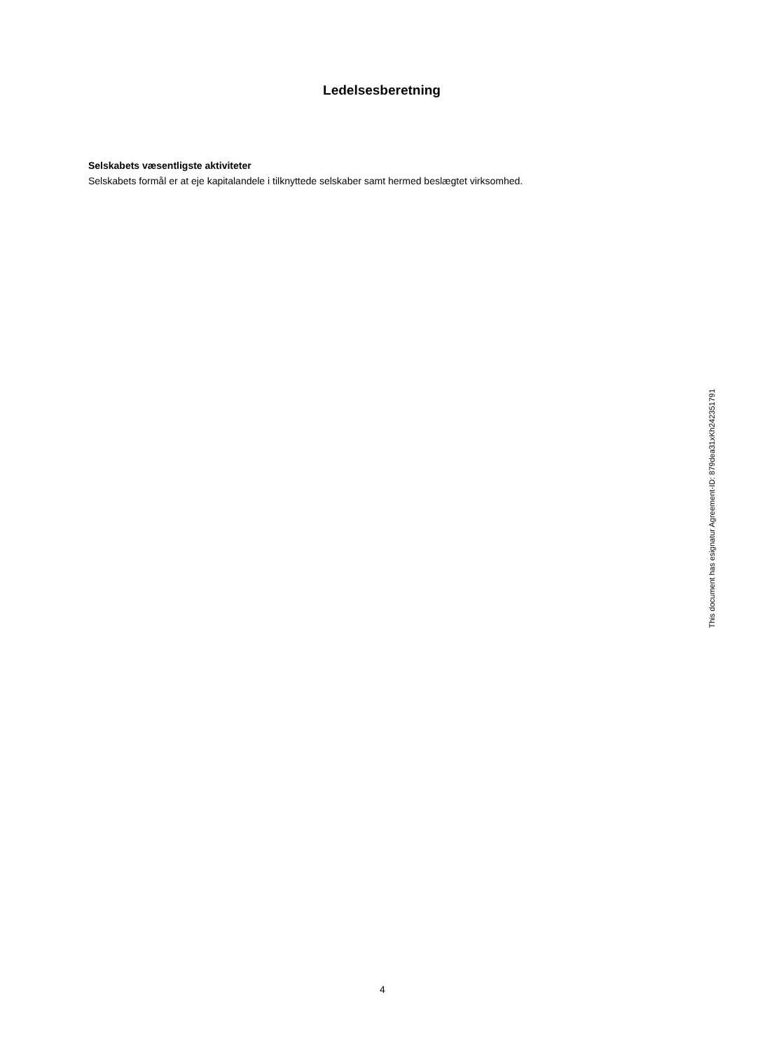Ledelsesberetning
Selskabets væsentligste aktiviteter
Selskabets formål er at eje kapitalandele i tilknyttede selskaber samt hermed beslægtet virksomhed.
This document has esignatur Agreement-ID: 879dea31xKh242351791
4